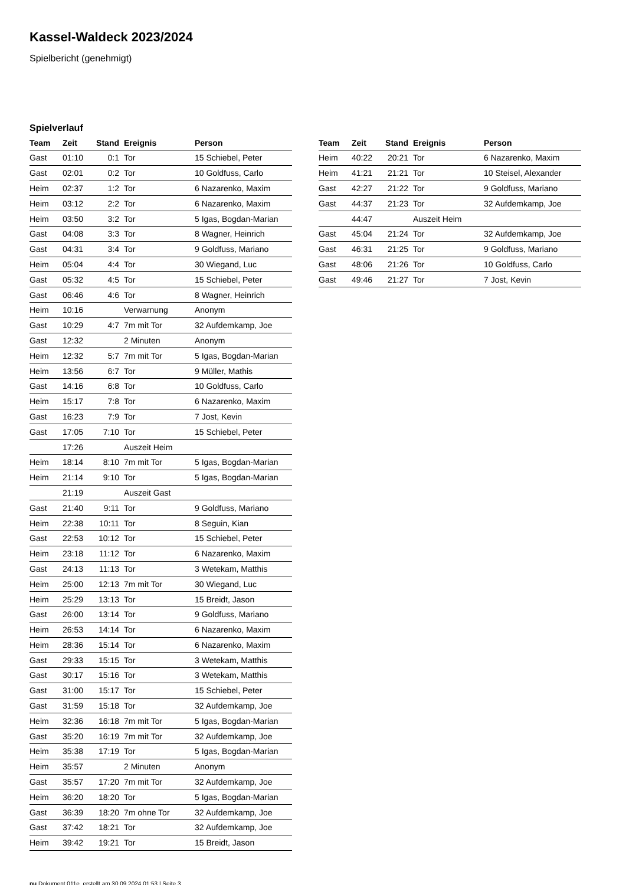Kassel-Waldeck 2023/2024
Spielbericht (genehmigt)
Spielverlauf
| Team | Zeit | Stand | Ereignis | Person |
| --- | --- | --- | --- | --- |
| Gast | 01:10 | 0:1 | Tor | 15 Schiebel, Peter |
| Gast | 02:01 | 0:2 | Tor | 10 Goldfuss, Carlo |
| Heim | 02:37 | 1:2 | Tor | 6 Nazarenko, Maxim |
| Heim | 03:12 | 2:2 | Tor | 6 Nazarenko, Maxim |
| Heim | 03:50 | 3:2 | Tor | 5 Igas, Bogdan-Marian |
| Gast | 04:08 | 3:3 | Tor | 8 Wagner, Heinrich |
| Gast | 04:31 | 3:4 | Tor | 9 Goldfuss, Mariano |
| Heim | 05:04 | 4:4 | Tor | 30 Wiegand, Luc |
| Gast | 05:32 | 4:5 | Tor | 15 Schiebel, Peter |
| Gast | 06:46 | 4:6 | Tor | 8 Wagner, Heinrich |
| Heim | 10:16 | | Verwarnung | Anonym |
| Gast | 10:29 | 4:7 | 7m mit Tor | 32 Aufdemkamp, Joe |
| Gast | 12:32 | | 2 Minuten | Anonym |
| Heim | 12:32 | 5:7 | 7m mit Tor | 5 Igas, Bogdan-Marian |
| Heim | 13:56 | 6:7 | Tor | 9 Müller, Mathis |
| Gast | 14:16 | 6:8 | Tor | 10 Goldfuss, Carlo |
| Heim | 15:17 | 7:8 | Tor | 6 Nazarenko, Maxim |
| Gast | 16:23 | 7:9 | Tor | 7 Jost, Kevin |
| Gast | 17:05 | 7:10 | Tor | 15 Schiebel, Peter |
| | 17:26 | | Auszeit Heim | |
| Heim | 18:14 | 8:10 | 7m mit Tor | 5 Igas, Bogdan-Marian |
| Heim | 21:14 | 9:10 | Tor | 5 Igas, Bogdan-Marian |
| | 21:19 | | Auszeit Gast | |
| Gast | 21:40 | 9:11 | Tor | 9 Goldfuss, Mariano |
| Heim | 22:38 | 10:11 | Tor | 8 Seguin, Kian |
| Gast | 22:53 | 10:12 | Tor | 15 Schiebel, Peter |
| Heim | 23:18 | 11:12 | Tor | 6 Nazarenko, Maxim |
| Gast | 24:13 | 11:13 | Tor | 3 Wetekam, Matthis |
| Heim | 25:00 | 12:13 | 7m mit Tor | 30 Wiegand, Luc |
| Heim | 25:29 | 13:13 | Tor | 15 Breidt, Jason |
| Gast | 26:00 | 13:14 | Tor | 9 Goldfuss, Mariano |
| Heim | 26:53 | 14:14 | Tor | 6 Nazarenko, Maxim |
| Heim | 28:36 | 15:14 | Tor | 6 Nazarenko, Maxim |
| Gast | 29:33 | 15:15 | Tor | 3 Wetekam, Matthis |
| Gast | 30:17 | 15:16 | Tor | 3 Wetekam, Matthis |
| Gast | 31:00 | 15:17 | Tor | 15 Schiebel, Peter |
| Gast | 31:59 | 15:18 | Tor | 32 Aufdemkamp, Joe |
| Heim | 32:36 | 16:18 | 7m mit Tor | 5 Igas, Bogdan-Marian |
| Gast | 35:20 | 16:19 | 7m mit Tor | 32 Aufdemkamp, Joe |
| Heim | 35:38 | 17:19 | Tor | 5 Igas, Bogdan-Marian |
| Heim | 35:57 | | 2 Minuten | Anonym |
| Gast | 35:57 | 17:20 | 7m mit Tor | 32 Aufdemkamp, Joe |
| Heim | 36:20 | 18:20 | Tor | 5 Igas, Bogdan-Marian |
| Gast | 36:39 | 18:20 | 7m ohne Tor | 32 Aufdemkamp, Joe |
| Gast | 37:42 | 18:21 | Tor | 32 Aufdemkamp, Joe |
| Heim | 39:42 | 19:21 | Tor | 15 Breidt, Jason |
| Team | Zeit | Stand | Ereignis | Person |
| --- | --- | --- | --- | --- |
| Heim | 40:22 | 20:21 | Tor | 6 Nazarenko, Maxim |
| Heim | 41:21 | 21:21 | Tor | 10 Steisel, Alexander |
| Gast | 42:27 | 21:22 | Tor | 9 Goldfuss, Mariano |
| Gast | 44:37 | 21:23 | Tor | 32 Aufdemkamp, Joe |
| | 44:47 | | Auszeit Heim | |
| Gast | 45:04 | 21:24 | Tor | 32 Aufdemkamp, Joe |
| Gast | 46:31 | 21:25 | Tor | 9 Goldfuss, Mariano |
| Gast | 48:06 | 21:26 | Tor | 10 Goldfuss, Carlo |
| Gast | 49:46 | 21:27 | Tor | 7 Jost, Kevin |
nu.Dokument 011e, erstellt am 30.09.2024 01:53 | Seite 3